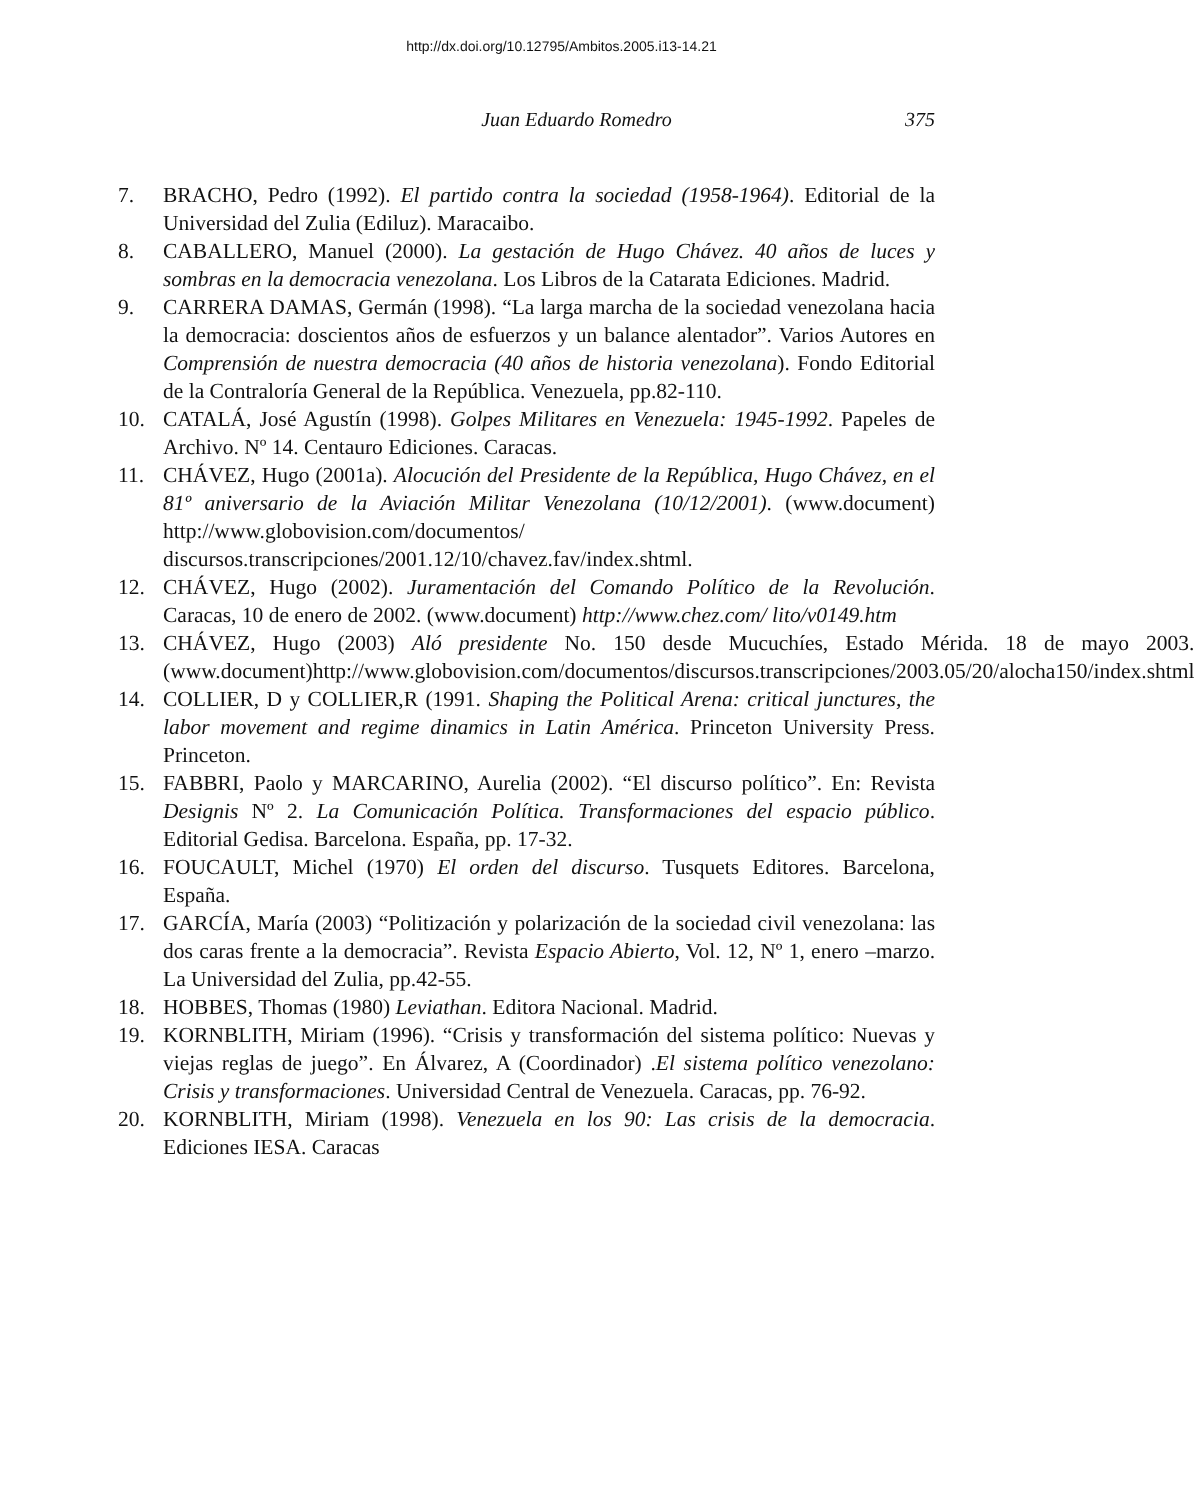http://dx.doi.org/10.12795/Ambitos.2005.i13-14.21
Juan Eduardo Romedro 375
7. BRACHO, Pedro (1992). El partido contra la sociedad (1958-1964). Editorial de la Universidad del Zulia (Ediluz). Maracaibo.
8. CABALLERO, Manuel (2000). La gestación de Hugo Chávez. 40 años de luces y sombras en la democracia venezolana. Los Libros de la Catarata Ediciones. Madrid.
9. CARRERA DAMAS, Germán (1998). “La larga marcha de la sociedad venezolana hacia la democracia: doscientos años de esfuerzos y un balance alentador”. Varios Autores en Comprensión de nuestra democracia (40 años de historia venezolana). Fondo Editorial de la Contraloría General de la República. Venezuela, pp.82-110.
10. CATALÁ, José Agustín (1998). Golpes Militares en Venezuela: 1945-1992. Papeles de Archivo. Nº 14. Centauro Ediciones. Caracas.
11. CHÁVEZ, Hugo (2001a). Alocución del Presidente de la República, Hugo Chávez, en el 81º aniversario de la Aviación Militar Venezolana (10/12/2001). (www.document) http://www.globovision.com/documentos/ discursos.transcripciones/2001.12/10/chavez.fav/index.shtml.
12. CHÁVEZ, Hugo (2002). Juramentación del Comando Político de la Revolución. Caracas, 10 de enero de 2002. (www.document) http://www.chez.com/ lito/v0149.htm
13. CHÁVEZ, Hugo (2003) Aló presidente No. 150 desde Mucuchíes, Estado Mérida. 18 de mayo 2003. (www.document)http://www.globovision.com/documentos/discursos.transcripciones/2003.05/20/alocha150/index.shtml
14. COLLIER, D y COLLIER,R (1991. Shaping the Political Arena: critical junctures, the labor movement and regime dinamics in Latin América. Princeton University Press. Princeton.
15. FABBRI, Paolo y MARCARINO, Aurelia (2002). “El discurso político”. En: Revista Designis Nº 2. La Comunicación Política. Transformaciones del espacio público. Editorial Gedisa. Barcelona. España, pp. 17-32.
16. FOUCAULT, Michel (1970) El orden del discurso. Tusquets Editores. Barcelona, España.
17. GARCÍA, María (2003) “Politización y polarización de la sociedad civil venezolana: las dos caras frente a la democracia”. Revista Espacio Abierto, Vol. 12, Nº 1, enero –marzo. La Universidad del Zulia, pp.42-55.
18. HOBBES, Thomas (1980) Leviathan. Editora Nacional. Madrid.
19. KORNBLITH, Miriam (1996). “Crisis y transformación del sistema político: Nuevas y viejas reglas de juego”. En Álvarez, A (Coordinador) .El sistema político venezolano: Crisis y transformaciones. Universidad Central de Venezuela. Caracas, pp. 76-92.
20. KORNBLITH, Miriam (1998). Venezuela en los 90: Las crisis de la democracia. Ediciones IESA. Caracas